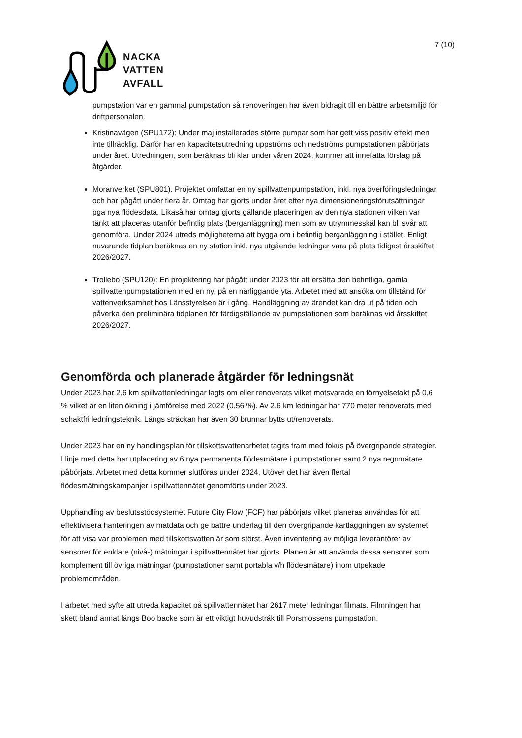NACKA
VATTEN
AVFALL
7 (10)
pumpstation var en gammal pumpstation så renoveringen har även bidragit till en bättre arbetsmiljö för driftpersonalen.
Kristinavägen (SPU172): Under maj installerades större pumpar som har gett viss positiv effekt men inte tillräcklig. Därför har en kapacitetsutredning uppströms och nedströms pumpstationen påbörjats under året. Utredningen, som beräknas bli klar under våren 2024, kommer att innefatta förslag på åtgärder.
Moranverket (SPU801). Projektet omfattar en ny spillvattenpumpstation, inkl. nya överföringsledningar och har pågått under flera år. Omtag har gjorts under året efter nya dimensioneringsförutsättningar pga nya flödesdata. Likaså har omtag gjorts gällande placeringen av den nya stationen vilken var tänkt att placeras utanför befintlig plats (berganläggning) men som av utrymmesskäl kan bli svår att genomföra. Under 2024 utreds möjligheterna att bygga om i befintlig berganläggning i stället. Enligt nuvarande tidplan beräknas en ny station inkl. nya utgående ledningar vara på plats tidigast årsskiftet 2026/2027.
Trollebo (SPU120): En projektering har pågått under 2023 för att ersätta den befintliga, gamla spillvattenpumpstationen med en ny, på en närliggande yta. Arbetet med att ansöka om tillstånd för vattenverksamhet hos Länsstyrelsen är i gång. Handläggning av ärendet kan dra ut på tiden och påverka den preliminära tidplanen för färdigställande av pumpstationen som beräknas vid årsskiftet 2026/2027.
Genomförda och planerade åtgärder för ledningsnät
Under 2023 har 2,6 km spillvattenledningar lagts om eller renoverats vilket motsvarade en förnyelsetakt på 0,6 % vilket är en liten ökning i jämförelse med 2022 (0,56 %). Av 2,6 km ledningar har 770 meter renoverats med schaktfri ledningsteknik. Längs sträckan har även 30 brunnar bytts ut/renoverats.
Under 2023 har en ny handlingsplan för tillskottsvattenarbetet tagits fram med fokus på övergripande strategier. I linje med detta har utplacering av 6 nya permanenta flödesmätare i pumpstationer samt 2 nya regnmätare påbörjats. Arbetet med detta kommer slutföras under 2024. Utöver det har även flertal flödesmätningskampanjer i spillvattennätet genomförts under 2023.
Upphandling av beslutsstödsystemet Future City Flow (FCF) har påbörjats vilket planeras användas för att effektivisera hanteringen av mätdata och ge bättre underlag till den övergripande kartläggningen av systemet för att visa var problemen med tillskottsvatten är som störst. Även inventering av möjliga leverantörer av sensorer för enklare (nivå-) mätningar i spillvattennätet har gjorts. Planen är att använda dessa sensorer som komplement till övriga mätningar (pumpstationer samt portabla v/h flödesmätare) inom utpekade problemområden.
I arbetet med syfte att utreda kapacitet på spillvattennätet har 2617 meter ledningar filmats. Filmningen har skett bland annat längs Boo backe som är ett viktigt huvudstråk till Porsmossens pumpstation.